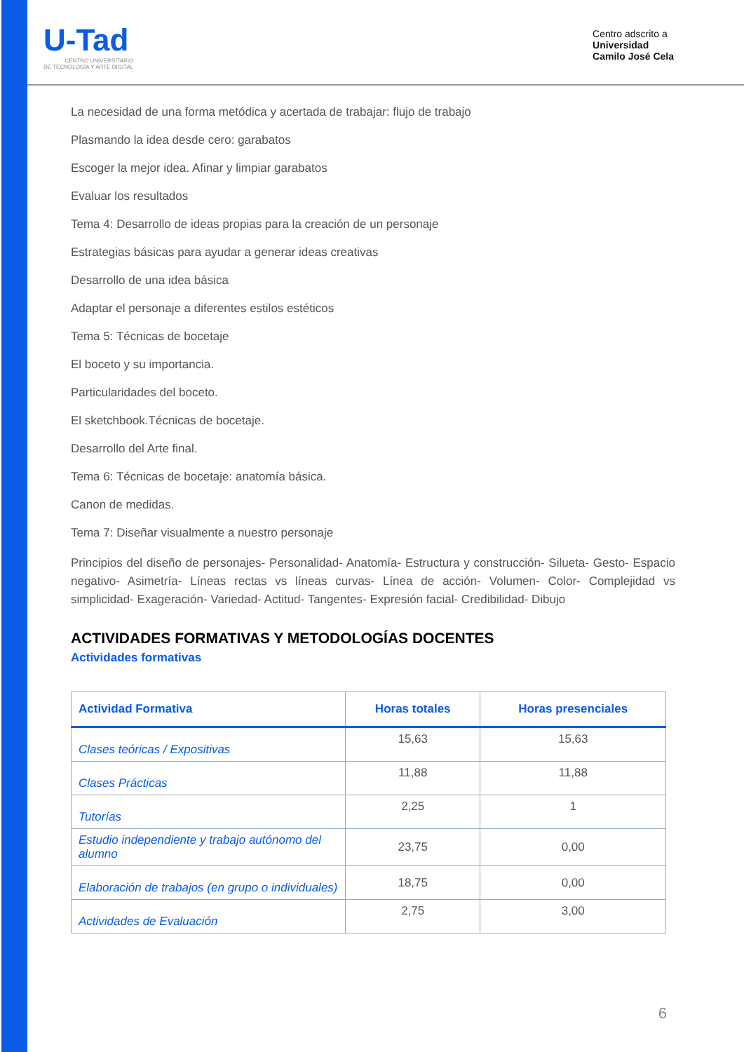U-Tad
CENTRO UNIVERSITARIO
DE TECNOLOGÍA Y ARTE DIGITAL
Centro adscrito a
Universidad
Camilo José Cela
La necesidad de una forma metódica y acertada de trabajar: flujo de trabajo
Plasmando la idea desde cero: garabatos
Escoger la mejor idea. Afinar y limpiar garabatos
Evaluar los resultados
Tema 4: Desarrollo de ideas propias para la creación de un personaje
Estrategias básicas para ayudar a generar ideas creativas
Desarrollo de una idea básica
Adaptar el personaje a diferentes estilos estéticos
Tema 5: Técnicas de bocetaje
El boceto y su importancia.
Particularidades del boceto.
El sketchbook.Técnicas de bocetaje.
Desarrollo del Arte final.
Tema 6: Técnicas de bocetaje: anatomía básica.
Canon de medidas.
Tema 7: Diseñar visualmente a nuestro personaje
Principios del diseño de personajes- Personalidad- Anatomía- Estructura y construcción- Silueta- Gesto- Espacio negativo- Asimetría- Líneas rectas vs líneas curvas- Línea de acción- Volumen- Color- Complejidad vs simplicidad- Exageración- Variedad- Actitud- Tangentes- Expresión facial- Credibilidad- Dibujo
ACTIVIDADES FORMATIVAS Y METODOLOGÍAS DOCENTES
Actividades formativas
| Actividad Formativa | Horas totales | Horas presenciales |
| --- | --- | --- |
| Clases teóricas / Expositivas | 15,63 | 15,63 |
| Clases Prácticas | 11,88 | 11,88 |
| Tutorías | 2,25 | 1 |
| Estudio independiente y trabajo autónomo del alumno | 23,75 | 0,00 |
| Elaboración de trabajos (en grupo o individuales) | 18,75 | 0,00 |
| Actividades de Evaluación | 2,75 | 3,00 |
6